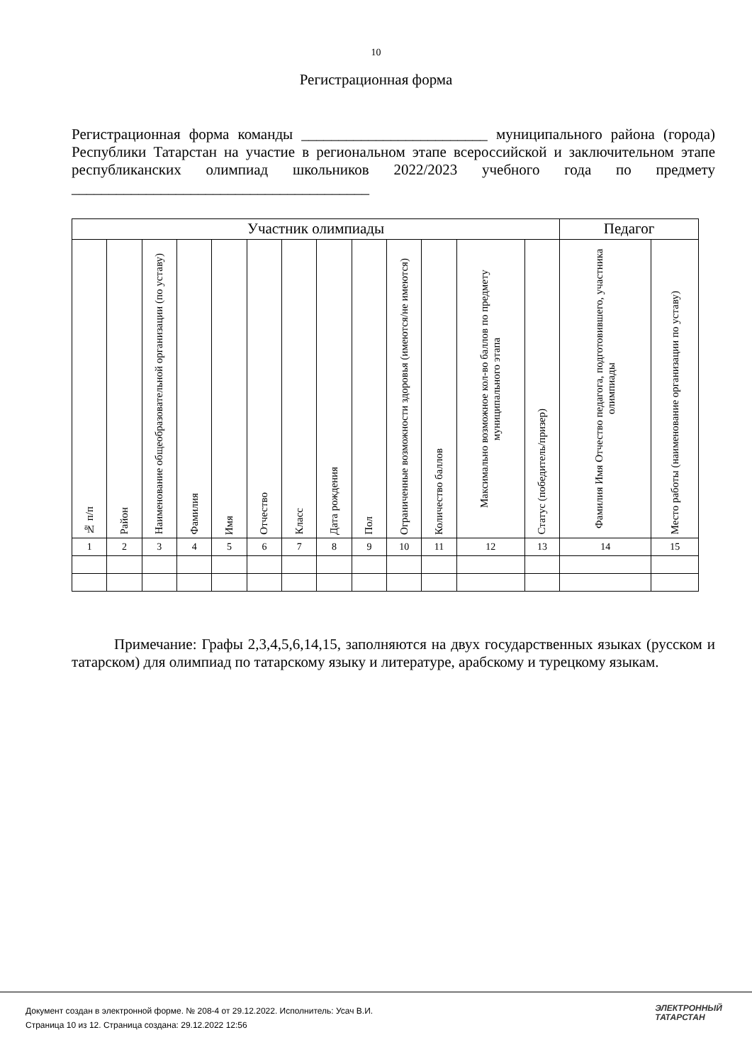10
Регистрационная форма
Регистрационная форма команды _________________________ муниципального района (города) Республики Татарстан на участие в региональном этапе всероссийской и заключительном этапе республиканских олимпиад школьников 2022/2023 учебного года по предмету ________________________________________
| Участник олимпиады | | | | | | | | | | | | | Педагог | |
| --- | --- | --- | --- | --- | --- | --- | --- | --- | --- | --- | --- | --- | --- | --- |
| № п/п | Район | Наименование общеобразовательной организации (по уставу) | Фамилия | Имя | Отчество | Класс | Дата рождения | Пол | Ограниченные возможности здоровья (имеются/не имеются) | Количество баллов | Максимально возможное кол-во баллов по предмету муниципального этапа | Статус (победитель/призер) | Фамилия Имя Отчество педагога, подготовившего, участника олимпиады | Место работы (наименование организации по уставу) |
| 1 | 2 | 3 | 4 | 5 | 6 | 7 | 8 | 9 | 10 | 11 | 12 | 13 | 14 | 15 |
Примечание: Графы 2,3,4,5,6,14,15, заполняются на двух государственных языках (русском и татарском) для олимпиад по татарскому языку и литературе, арабскому и турецкому языкам.
Документ создан в электронной форме. № 208-4 от 29.12.2022. Исполнитель: Усач В.И.
Страница 10 из 12. Страница создана: 29.12.2022 12:56
ЭЛЕКТРОННЫЙ
ТАТАРСТАН